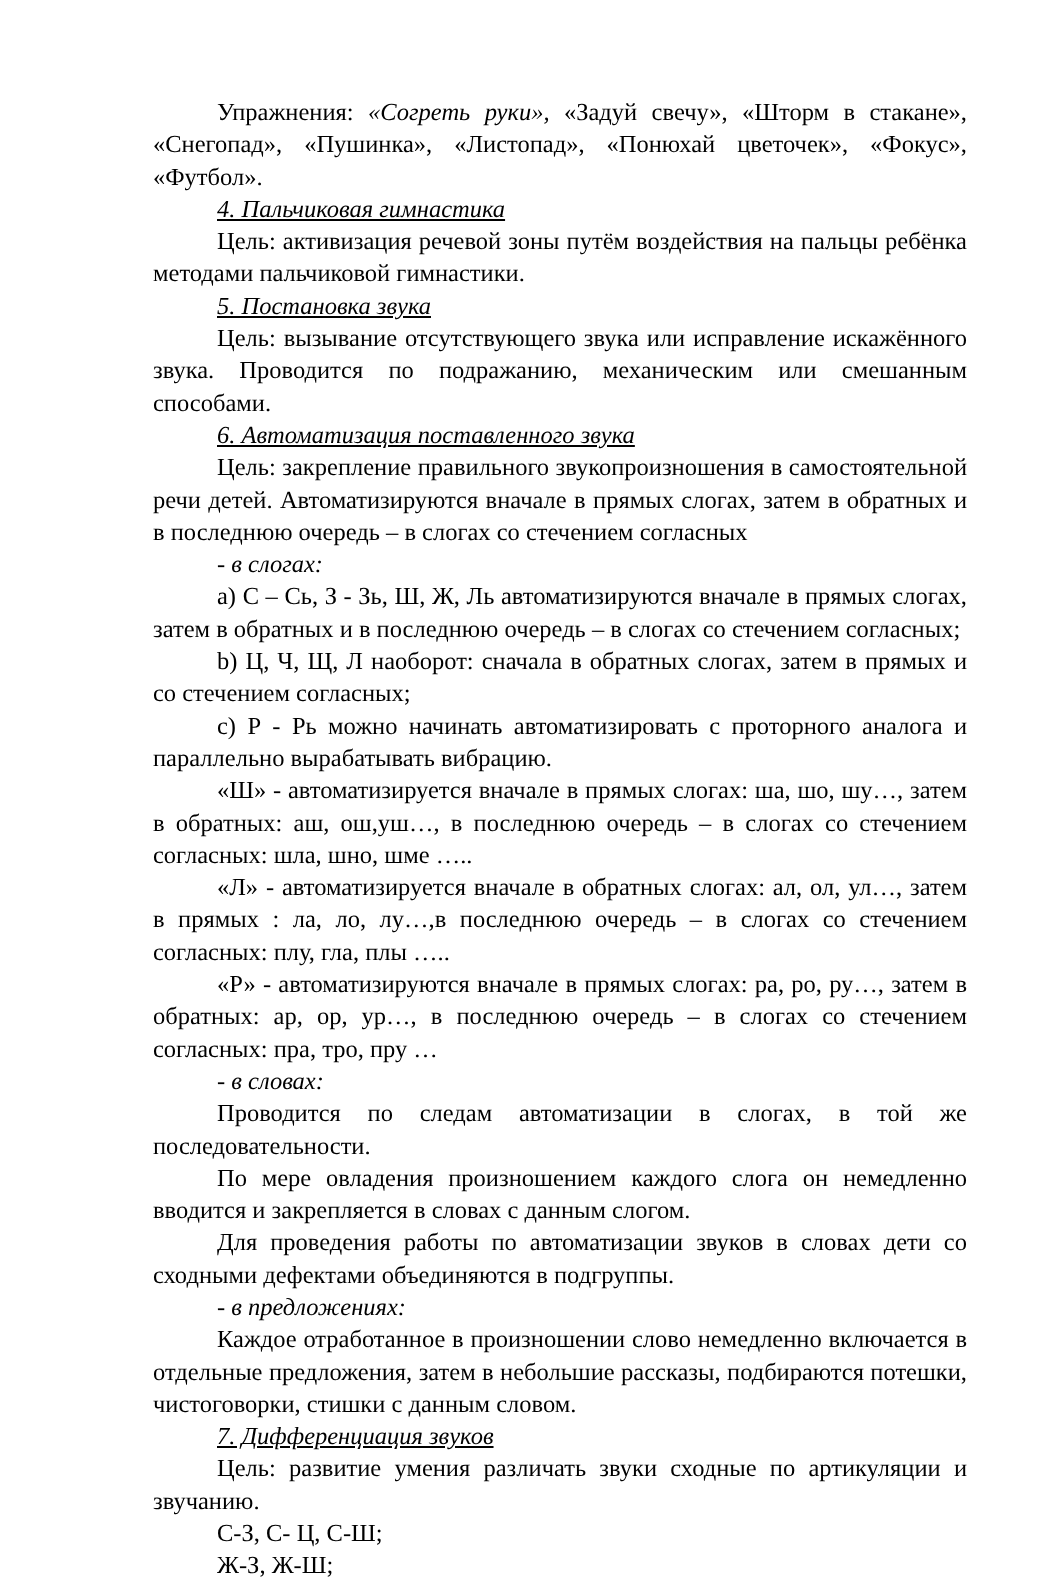Упражнения: «Согреть руки», «Задуй свечу», «Шторм в стакане», «Снегопад», «Пушинка», «Листопад», «Понюхай цветочек», «Фокус», «Футбол».
4. Пальчиковая гимнастика
Цель: активизация речевой зоны путём воздействия на пальцы ребёнка методами пальчиковой гимнастики.
5. Постановка звука
Цель: вызывание отсутствующего звука или исправление искажённого звука. Проводится по подражанию, механическим или смешанным способами.
6. Автоматизация поставленного звука
Цель: закрепление правильного звукопроизношения в самостоятельной речи детей. Автоматизируются вначале в прямых слогах, затем в обратных и в последнюю очередь – в слогах со стечением согласных
- в слогах:
a) С – Сь, З - Зь, Ш, Ж, Ль автоматизируются вначале в прямых слогах, затем в обратных и в последнюю очередь – в слогах со стечением согласных;
b) Ц, Ч, Щ, Л наоборот: сначала в обратных слогах, затем в прямых и со стечением согласных;
c) Р - Рь можно начинать автоматизировать с проторного аналога и параллельно вырабатывать вибрацию.
«Ш» - автоматизируется вначале в прямых слогах: ша, шо, шу…, затем в обратных: аш, ош,уш…, в последнюю очередь – в слогах со стечением согласных: шла, шно, шме …..
«Л» - автоматизируется вначале в обратных слогах: ал, ол, ул…, затем в прямых : ла, ло, лу…,в последнюю очередь – в слогах со стечением согласных: плу, гла, плы …..
«Р» - автоматизируются вначале в прямых слогах: ра, ро, ру…, затем в обратных: ар, ор, ур…, в последнюю очередь – в слогах со стечением согласных: пра, тро, пру …
- в словах:
Проводится по следам автоматизации в слогах, в той же последовательности.
По мере овладения произношением каждого слога он немедленно вводится и закрепляется в словах с данным слогом.
Для проведения работы по автоматизации звуков в словах дети со сходными дефектами объединяются в подгруппы.
- в предложениях:
Каждое отработанное в произношении слово немедленно включается в отдельные предложения, затем в небольшие рассказы, подбираются потешки, чистоговорки, стишки с данным словом.
7. Дифференциация звуков
Цель: развитие умения различать звуки сходные по артикуляции и звучанию.
С-З, С- Ц, С-Ш;
Ж-З, Ж-Ш;